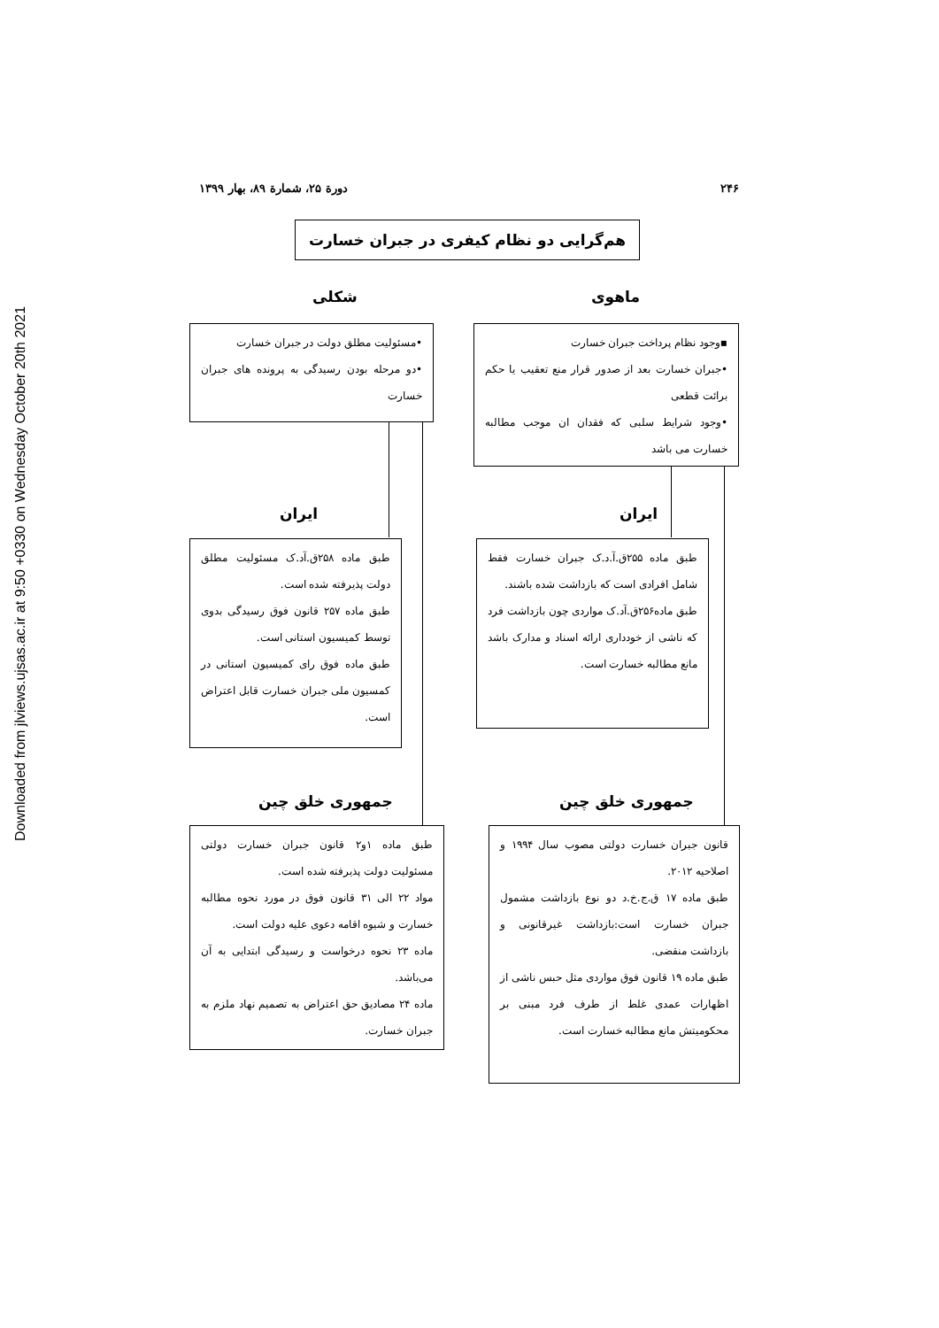Downloaded from jlviews.ujsas.ac.ir at 9:50 +0330 on Wednesday October 20th 2021
۲۴۶ دورة ۲۵، شمارة ۸۹، بهار ۱۳۹۹
هم‌گرایی دو نظام کیفری در جبران خسارت
ماهوی
شکلی
▪وجود نظام پرداخت جبران خسارت
•جبران خسارت بعد از صدور قرار منع تعقیب یا حکم برائت قطعی
•وجود شرایط سلبی که فقدان ان موجب مطالبه خسارت می باشد
•مسئولیت مطلق دولت در جبران خسارت
•دو مرحله بودن رسیدگی به پرونده های جبران خسارت
ایران
ایران
طبق ماده ۲۵۵ق.آ.د.ک جبران خسارت فقط شامل افرادی است که بازداشت شده باشند.
طبق ماده۲۵۶ق.آد.ک مواردی چون بازداشت فرد که ناشی از خودداری ارائه اسناد و مدارک باشد مانع مطالبه خسارت است.
طبق ماده ۲۵۸ق.آد.ک مسئولیت مطلق دولت پذیرفته شده است.
طبق ماده ۲۵۷ قانون فوق رسیدگی بدوی توسط کمیسیون استانی است.
طبق ماده فوق رای کمیسیون استانی در کمسیون ملی جبران خسارت قابل اعتراض است.
جمهوری خلق چین
جمهوری خلق چین
قانون جبران خسارت دولتی مصوب سال ۱۹۹۴ و اصلاحیه ۲۰۱۲.
طبق ماده ۱۷ ق.ج.خ.د دو نوع بازداشت مشمول جبران خسارت است:بازداشت غیرقانونی و بازداشت منقضی.
طبق ماده ۱۹ قانون فوق مواردی مثل حبس ناشی از اظهارات عمدی غلط از طرف فرد مبنی بر محکومیتش مانع مطالبه خسارت است.
طبق ماده ۱و۲ قانون جبران خسارت دولتی مسئولیت دولت پذیرفته شده است.
مواد ۲۲ الی ۳۱ قانون فوق در مورد نحوه مطالبه خسارت و شیوه اقامه دعوی علیه دولت است.
ماده ۲۳ نحوه درخواست و رسیدگی ابتدایی به آن می‌باشد.
ماده ۲۴ مصادیق حق اعتراض به تصمیم نهاد ملزم به جبران خسارت.